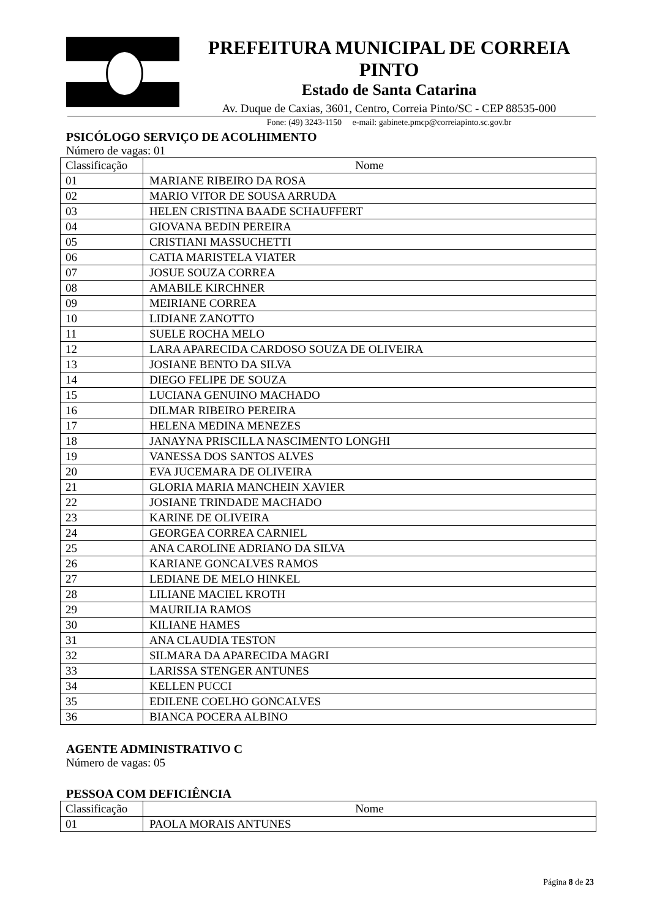PREFEITURA MUNICIPAL DE CORREIA PINTO
Estado de Santa Catarina
Av. Duque de Caxias, 3601, Centro, Correia Pinto/SC - CEP 88535-000
Fone: (49) 3243-1150 e-mail: gabinete.pmcp@correiapinto.sc.gov.br
PSICÓLOGO SERVIÇO DE ACOLHIMENTO
Número de vagas: 01
| Classificação | Nome |
| 01 | MARIANE RIBEIRO DA ROSA |
| 02 | MARIO VITOR DE SOUSA ARRUDA |
| 03 | HELEN CRISTINA BAADE SCHAUFFERT |
| 04 | GIOVANA BEDIN PEREIRA |
| 05 | CRISTIANI MASSUCHETTI |
| 06 | CATIA MARISTELA VIATER |
| 07 | JOSUE SOUZA CORREA |
| 08 | AMABILE KIRCHNER |
| 09 | MEIRIANE CORREA |
| 10 | LIDIANE ZANOTTO |
| 11 | SUELE ROCHA MELO |
| 12 | LARA APARECIDA CARDOSO SOUZA DE OLIVEIRA |
| 13 | JOSIANE BENTO DA SILVA |
| 14 | DIEGO FELIPE DE SOUZA |
| 15 | LUCIANA GENUINO MACHADO |
| 16 | DILMAR RIBEIRO PEREIRA |
| 17 | HELENA MEDINA MENEZES |
| 18 | JANAYNA PRISCILLA NASCIMENTO LONGHI |
| 19 | VANESSA DOS SANTOS ALVES |
| 20 | EVA JUCEMARA DE OLIVEIRA |
| 21 | GLORIA MARIA MANCHEIN XAVIER |
| 22 | JOSIANE TRINDADE MACHADO |
| 23 | KARINE DE OLIVEIRA |
| 24 | GEORGEA CORREA CARNIEL |
| 25 | ANA CAROLINE ADRIANO DA SILVA |
| 26 | KARIANE GONCALVES RAMOS |
| 27 | LEDIANE DE MELO HINKEL |
| 28 | LILIANE MACIEL KROTH |
| 29 | MAURILIA RAMOS |
| 30 | KILIANE HAMES |
| 31 | ANA CLAUDIA TESTON |
| 32 | SILMARA DA APARECIDA MAGRI |
| 33 | LARISSA STENGER ANTUNES |
| 34 | KELLEN PUCCI |
| 35 | EDILENE COELHO GONCALVES |
| 36 | BIANCA POCERA ALBINO |
AGENTE ADMINISTRATIVO C
Número de vagas: 05
PESSOA COM DEFICIÊNCIA
| Classificação | Nome |
| 01 | PAOLA MORAIS ANTUNES |
Página 8 de 23